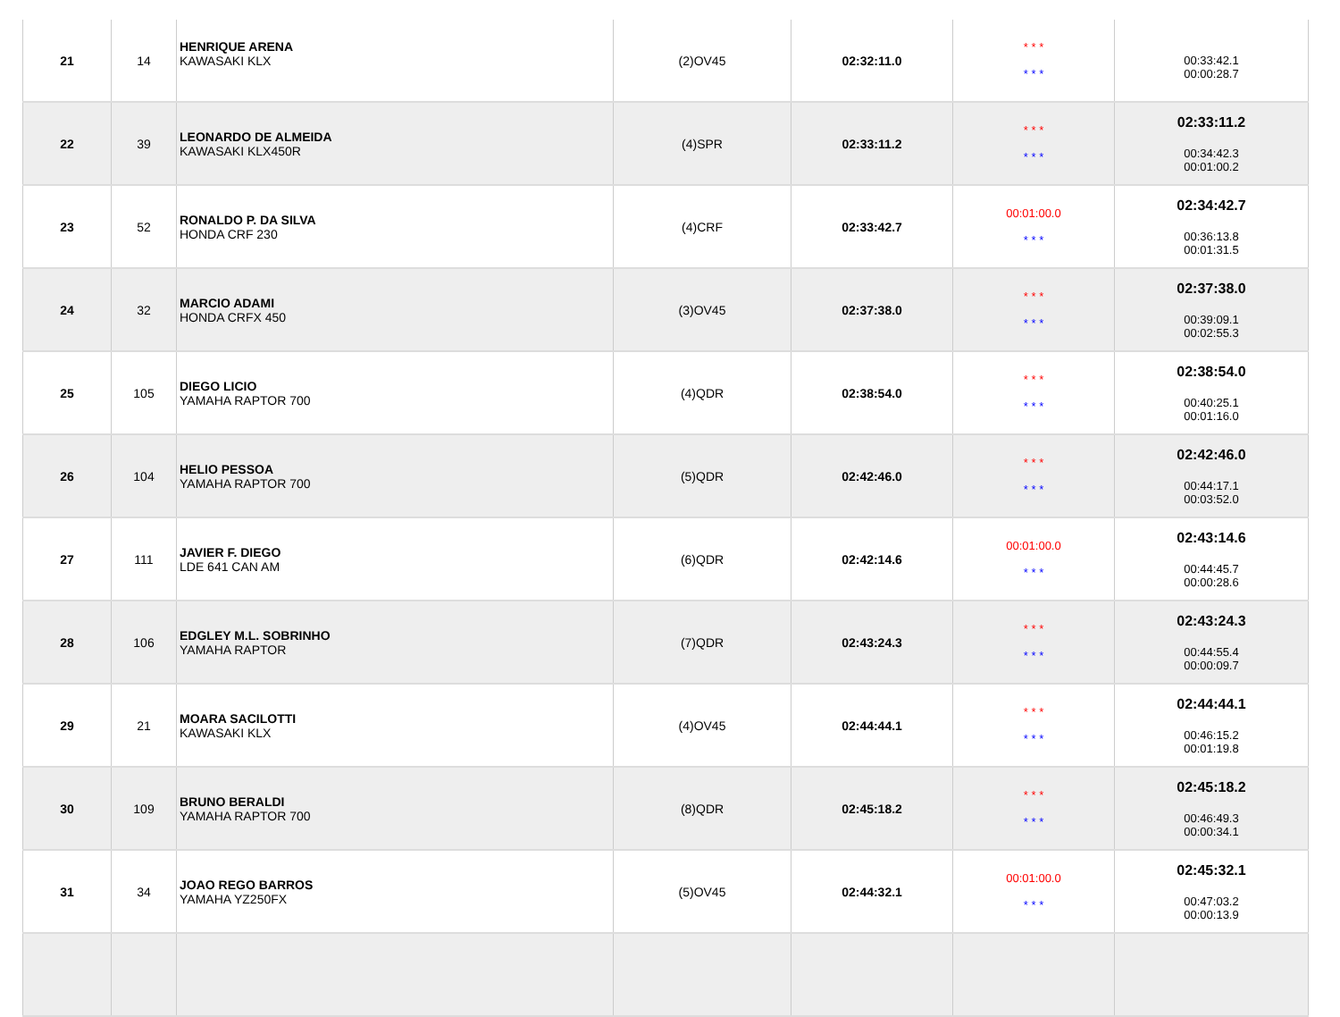| 21 | 14 | HENRIQUE ARENA KAWASAKI KLX | (2)OV45 | 02:32:11.0 | * * * * * * | 00:33:42.1 00:00:28.7 |
| 22 | 39 | LEONARDO DE ALMEIDA KAWASAKI KLX450R | (4)SPR | 02:33:11.2 | * * * * * * | 02:33:11.2 00:34:42.3 00:01:00.2 |
| 23 | 52 | RONALDO P. DA SILVA HONDA CRF 230 | (4)CRF | 02:33:42.7 | 00:01:00.0 * * * | 02:34:42.7 00:36:13.8 00:01:31.5 |
| 24 | 32 | MARCIO ADAMI HONDA CRFX 450 | (3)OV45 | 02:37:38.0 | * * * * * * | 02:37:38.0 00:39:09.1 00:02:55.3 |
| 25 | 105 | DIEGO LICIO YAMAHA RAPTOR 700 | (4)QDR | 02:38:54.0 | * * * * * * | 02:38:54.0 00:40:25.1 00:01:16.0 |
| 26 | 104 | HELIO PESSOA YAMAHA RAPTOR 700 | (5)QDR | 02:42:46.0 | * * * * * * | 02:42:46.0 00:44:17.1 00:03:52.0 |
| 27 | 111 | JAVIER F. DIEGO LDE 641 CAN AM | (6)QDR | 02:42:14.6 | 00:01:00.0 * * * | 02:43:14.6 00:44:45.7 00:00:28.6 |
| 28 | 106 | EDGLEY M.L. SOBRINHO YAMAHA RAPTOR | (7)QDR | 02:43:24.3 | * * * * * * | 02:43:24.3 00:44:55.4 00:00:09.7 |
| 29 | 21 | MOARA SACILOTTI KAWASAKI KLX | (4)OV45 | 02:44:44.1 | * * * * * * | 02:44:44.1 00:46:15.2 00:01:19.8 |
| 30 | 109 | BRUNO BERALDI YAMAHA RAPTOR 700 | (8)QDR | 02:45:18.2 | * * * * * * | 02:45:18.2 00:46:49.3 00:00:34.1 |
| 31 | 34 | JOAO REGO BARROS YAMAHA YZ250FX | (5)OV45 | 02:44:32.1 | 00:01:00.0 * * * | 02:45:32.1 00:47:03.2 00:00:13.9 |